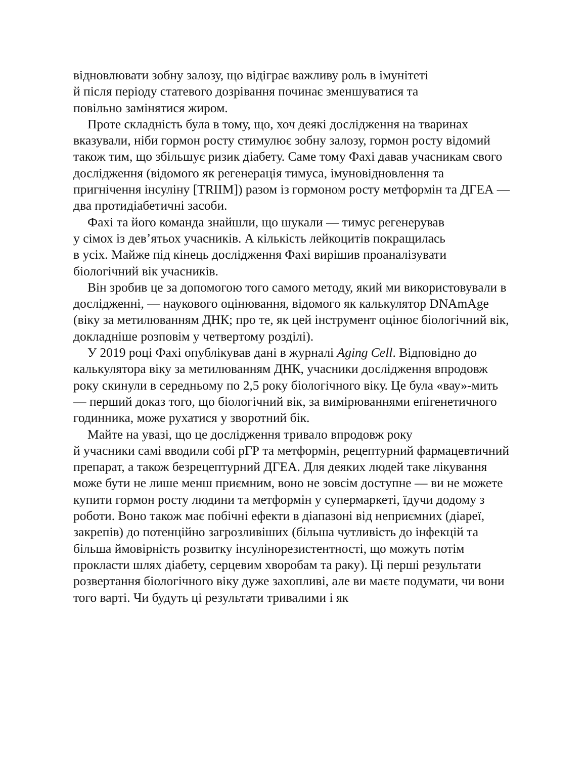відновлювати зобну залозу, що відіграє важливу роль в імунітеті
й після періоду статевого дозрівання починає зменшуватися та
повільно замінятися жиром.
Проте складність була в тому, що, хоч деякі дослідження на тваринах вказували, ніби гормон росту стимулює зобну залозу, гормон росту відомий також тим, що збільшує ризик діабету. Саме тому Фахі давав учасникам свого дослідження (відомого як регенерація тимуса, імуновідновлення та пригнічення інсуліну [TRIIM]) разом із гормоном росту метформін та ДГЕА — два протидіабетичні засоби.
Фахі та його команда знайшли, що шукали — тимус регенерував
у сімох із дев’ятьох учасників. А кількість лейкоцитів покращилась
в усіх. Майже під кінець дослідження Фахі вирішив проаналізувати біологічний вік учасників.
Він зробив це за допомогою того самого методу, який ми використовували в дослідженні, — наукового оцінювання, відомого як калькулятор DNAmAge (віку за метилюванням ДНК; про те, як цей інструмент оцінює біологічний вік, докладніше розповім у четвертому розділі).
У 2019 році Фахі опублікував дані в журналі Aging Cell. Відповідно до калькулятора віку за метилюванням ДНК, учасники дослідження впродовж року скинули в середньому по 2,5 року біологічного віку. Це була «вау»-мить — перший доказ того, що біологічний вік, за вимірюваннями епігенетичного годинника, може рухатися у зворотний бік.
Майте на увазі, що це дослідження тривало впродовж року
й учасники самі вводили собі рГР та метформін, рецептурний фармацевтичний препарат, а також безрецептурний ДГЕА. Для деяких людей таке лікування може бути не лише менш приємним, воно не зовсім доступне — ви не можете купити гормон росту людини та метформін у супермаркеті, їдучи додому з роботи. Воно також має побічні ефекти в діапазоні від неприємних (діареї, закрепів) до потенційно загрозливіших (більша чутливість до інфекцій та більша ймовірність розвитку інсулінорезистентності, що можуть потім прокласти шлях діабету, серцевим хворобам та раку). Ці перші результати розвертання біологічного віку дуже захопливі, але ви маєте подумати, чи вони того варті. Чи будуть ці результати тривалими і як